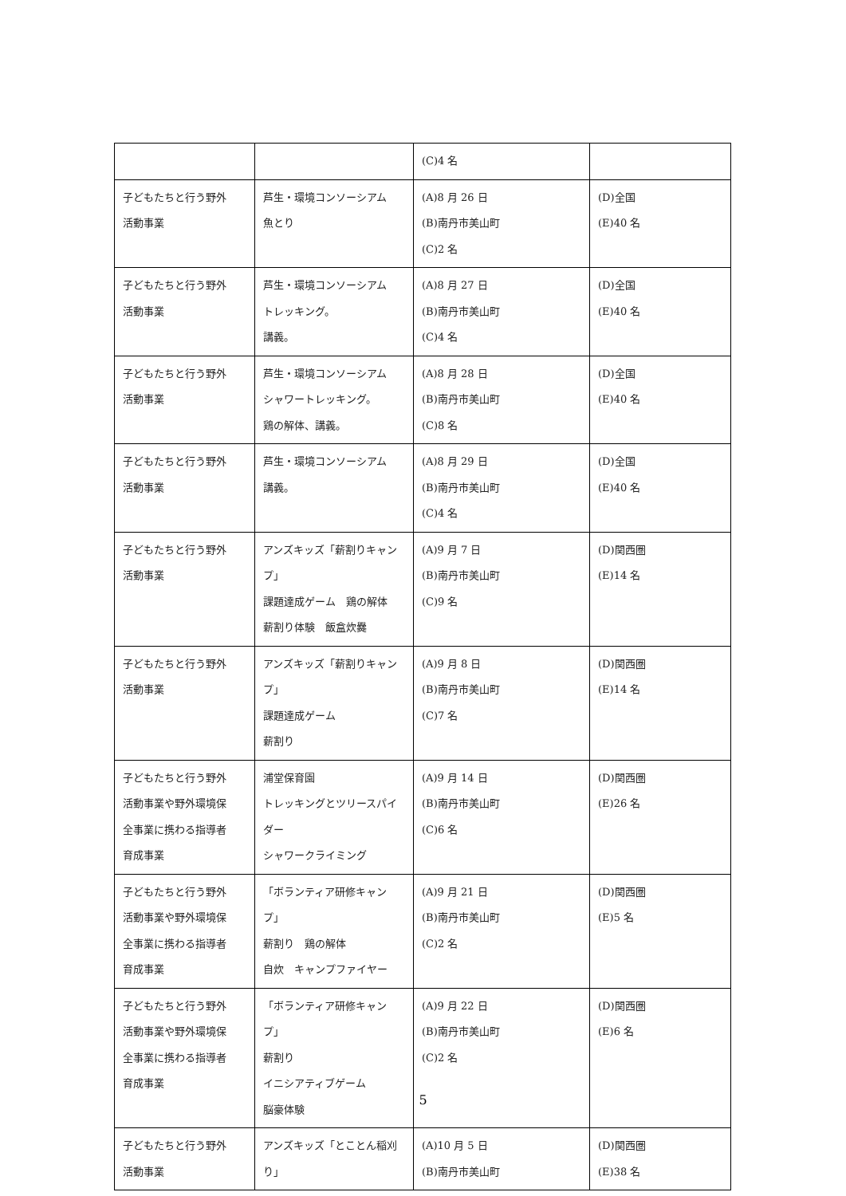| | | (C)4 名 | |
| 子どもたちと行う野外 活動事業 | 芦生・環境コンソーシアム 魚とり | (A)8 月 26 日 (B)南丹市美山町 (C)2 名 | (D)全国 (E)40 名 |
| 子どもたちと行う野外 活動事業 | 芦生・環境コンソーシアム トレッキング。 講義。 | (A)8 月 27 日 (B)南丹市美山町 (C)4 名 | (D)全国 (E)40 名 |
| 子どもたちと行う野外 活動事業 | 芦生・環境コンソーシアム シャワートレッキング。 鶏の解体、講義。 | (A)8 月 28 日 (B)南丹市美山町 (C)8 名 | (D)全国 (E)40 名 |
| 子どもたちと行う野外 活動事業 | 芦生・環境コンソーシアム 講義。 | (A)8 月 29 日 (B)南丹市美山町 (C)4 名 | (D)全国 (E)40 名 |
| 子どもたちと行う野外 活動事業 | アンズキッズ「薪割りキャンプ」 課題達成ゲーム 鶏の解体 薪割り体験 飯盒炊爨 | (A)9 月 7 日 (B)南丹市美山町 (C)9 名 | (D)関西圏 (E)14 名 |
| 子どもたちと行う野外 活動事業 | アンズキッズ「薪割りキャンプ」 課題達成ゲーム 薪割り | (A)9 月 8 日 (B)南丹市美山町 (C)7 名 | (D)関西圏 (E)14 名 |
| 子どもたちと行う野外 活動事業や野外環境保 全事業に携わる指導者 育成事業 | 浦堂保育園 トレッキングとツリースパイダー シャワークライミング | (A)9 月 14 日 (B)南丹市美山町 (C)6 名 | (D)関西圏 (E)26 名 |
| 子どもたちと行う野外 活動事業や野外環境保 全事業に携わる指導者 育成事業 | 「ボランティア研修キャンプ」 薪割り 鶏の解体 自炊 キャンプファイヤー | (A)9 月 21 日 (B)南丹市美山町 (C)2 名 | (D)関西圏 (E)5 名 |
| 子どもたちと行う野外 活動事業や野外環境保 全事業に携わる指導者 育成事業 | 「ボランティア研修キャンプ」 薪割り イニシアティブゲーム 脳豪体験 | (A)9 月 22 日 (B)南丹市美山町 (C)2 名 | (D)関西圏 (E)6 名 |
| 子どもたちと行う野外 活動事業 | アンズキッズ「とことん稲刈り」 | (A)10 月 5 日 (B)南丹市美山町 | (D)関西圏 (E)38 名 |
5